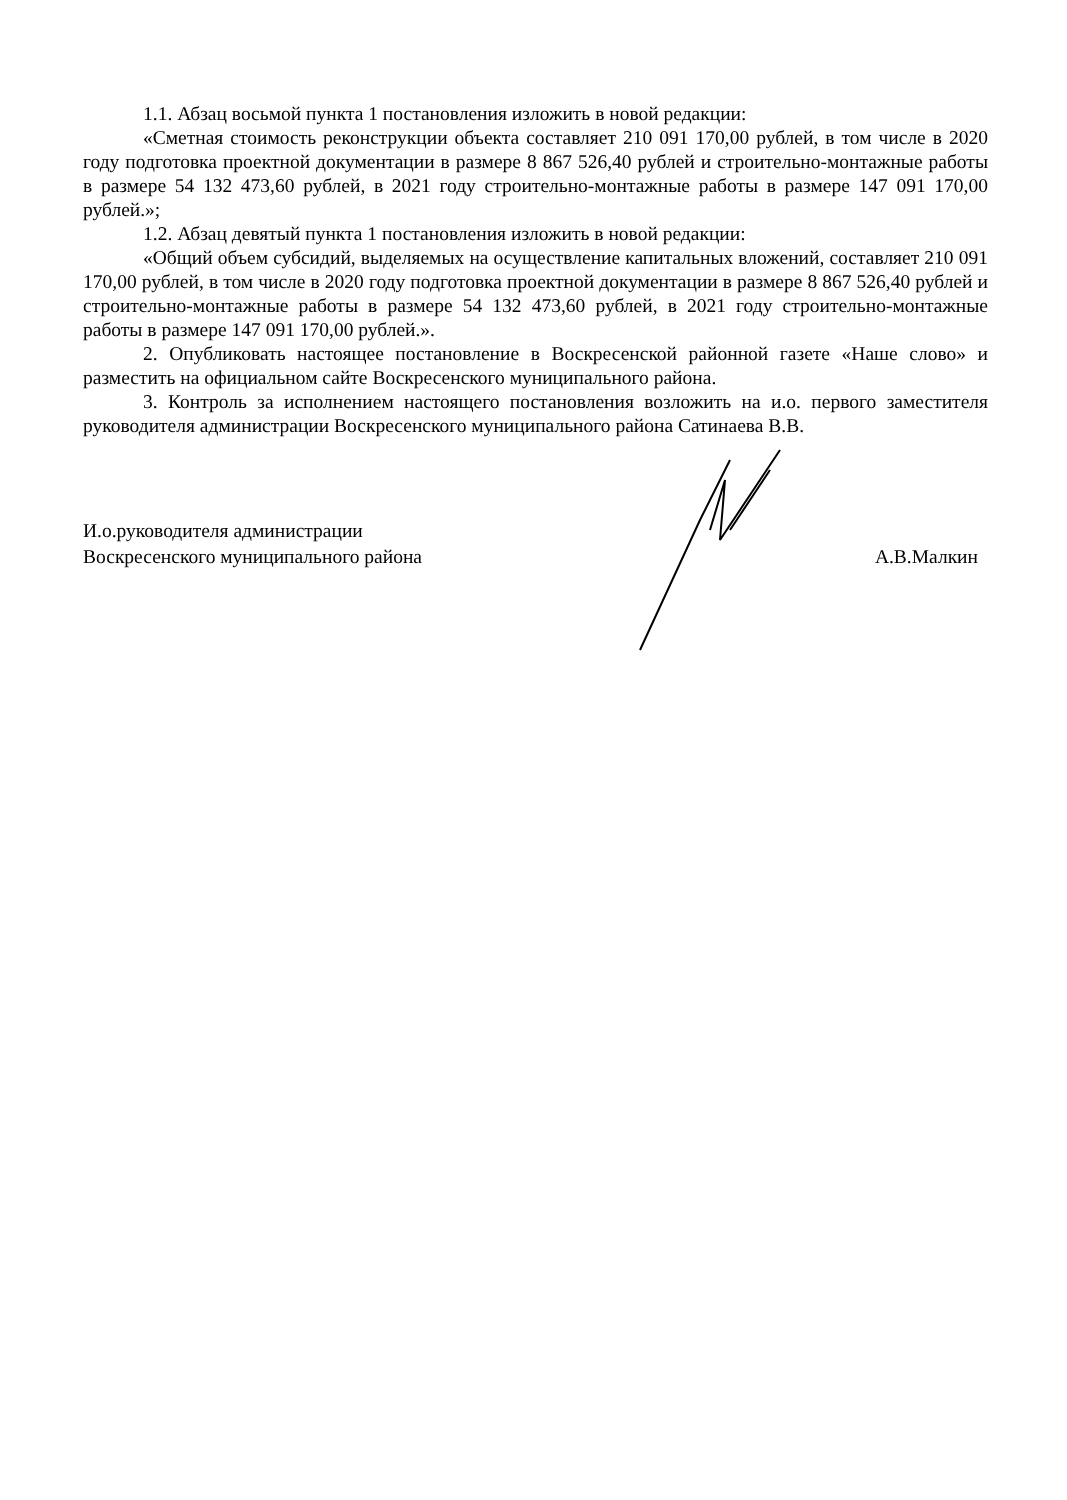1.1. Абзац восьмой пункта 1 постановления изложить в новой редакции:
«Сметная стоимость реконструкции объекта составляет 210 091 170,00 рублей, в том числе в 2020 году подготовка проектной документации в размере 8 867 526,40 рублей и строительно-монтажные работы в размере 54 132 473,60 рублей, в 2021 году строительно-монтажные работы в размере 147 091 170,00 рублей.»;
1.2. Абзац девятый пункта 1 постановления изложить в новой редакции:
«Общий объем субсидий, выделяемых на осуществление капитальных вложений, составляет 210 091 170,00 рублей, в том числе в 2020 году подготовка проектной документации в размере 8 867 526,40 рублей и строительно-монтажные работы в размере 54 132 473,60 рублей, в 2021 году строительно-монтажные работы в размере 147 091 170,00 рублей.».
2. Опубликовать настоящее постановление в Воскресенской районной газете «Наше слово» и разместить на официальном сайте Воскресенского муниципального района.
3. Контроль за исполнением настоящего постановления возложить на и.о. первого заместителя руководителя администрации Воскресенского муниципального района Сатинаева В.В.
И.о.руководителя администрации
Воскресенского муниципального района
А.В.Малкин